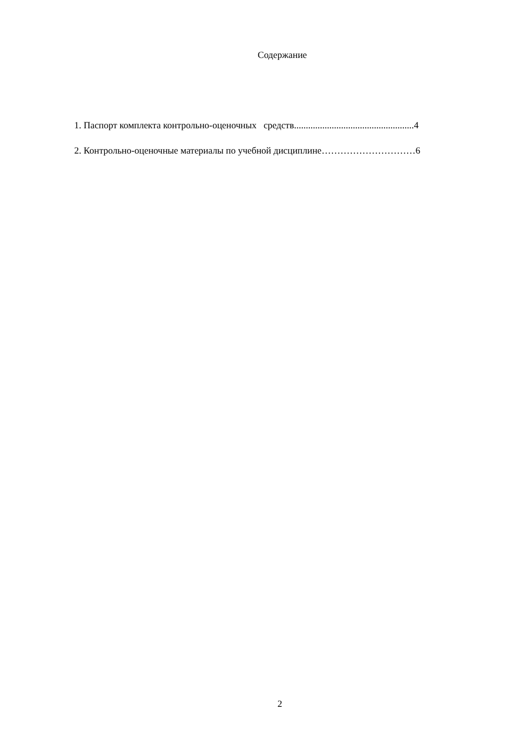Содержание
1. Паспорт комплекта контрольно-оценочных средств...................................................4
2. Контрольно-оценочные материалы по учебной дисциплине…………………………6
2